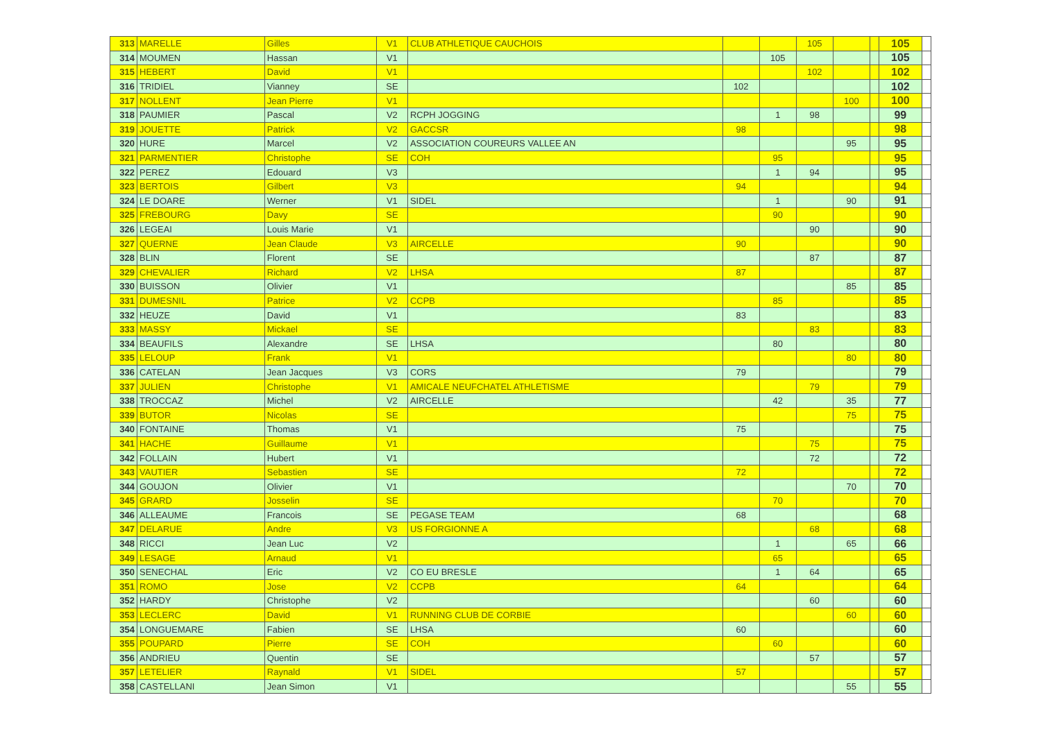| 313 | MARELLE | Gilles | V1 | CLUB ATHLETIQUE CAUCHOIS | | | 105 | | | 105 | |
| 314 | MOUMEN | Hassan | V1 | | | 105 | | | | 105 | |
| 315 | HEBERT | David | V1 | | | | 102 | | | 102 | |
| 316 | TRIDIEL | Vianney | SE | | 102 | | | | | 102 | |
| 317 | NOLLENT | Jean Pierre | V1 | | | | | 100 | | 100 | |
| 318 | PAUMIER | Pascal | V2 | RCPH JOGGING | | 1 | 98 | | | 99 | |
| 319 | JOUETTE | Patrick | V2 | GACCSR | 98 | | | | | 98 | |
| 320 | HURE | Marcel | V2 | ASSOCIATION COUREURS VALLEE AN | | | | 95 | | 95 | |
| 321 | PARMENTIER | Christophe | SE | COH | | 95 | | | | 95 | |
| 322 | PEREZ | Edouard | V3 | | | 1 | 94 | | | 95 | |
| 323 | BERTOIS | Gilbert | V3 | | 94 | | | | | 94 | |
| 324 | LE DOARE | Werner | V1 | SIDEL | | 1 | | 90 | | 91 | |
| 325 | FREBOURG | Davy | SE | | | 90 | | | | 90 | |
| 326 | LEGEAI | Louis Marie | V1 | | | | 90 | | | 90 | |
| 327 | QUERNE | Jean Claude | V3 | AIRCELLE | 90 | | | | | 90 | |
| 328 | BLIN | Florent | SE | | | | 87 | | | 87 | |
| 329 | CHEVALIER | Richard | V2 | LHSA | 87 | | | | | 87 | |
| 330 | BUISSON | Olivier | V1 | | | | | 85 | | 85 | |
| 331 | DUMESNIL | Patrice | V2 | CCPB | | 85 | | | | 85 | |
| 332 | HEUZE | David | V1 | | 83 | | | | | 83 | |
| 333 | MASSY | Mickael | SE | | | | 83 | | | 83 | |
| 334 | BEAUFILS | Alexandre | SE | LHSA | | 80 | | | | 80 | |
| 335 | LELOUP | Frank | V1 | | | | | 80 | | 80 | |
| 336 | CATELAN | Jean Jacques | V3 | CORS | 79 | | | | | 79 | |
| 337 | JULIEN | Christophe | V1 | AMICALE NEUFCHATEL ATHLETISME | | | 79 | | | 79 | |
| 338 | TROCCAZ | Michel | V2 | AIRCELLE | | 42 | | 35 | | 77 | |
| 339 | BUTOR | Nicolas | SE | | | | | 75 | | 75 | |
| 340 | FONTAINE | Thomas | V1 | | 75 | | | | | 75 | |
| 341 | HACHE | Guillaume | V1 | | | | 75 | | | 75 | |
| 342 | FOLLAIN | Hubert | V1 | | | | 72 | | | 72 | |
| 343 | VAUTIER | Sebastien | SE | | 72 | | | | | 72 | |
| 344 | GOUJON | Olivier | V1 | | | | | 70 | | 70 | |
| 345 | GRARD | Josselin | SE | | | 70 | | | | 70 | |
| 346 | ALLEAUME | Francois | SE | PEGASE TEAM | 68 | | | | | 68 | |
| 347 | DELARUE | Andre | V3 | US FORGIONNE A | | | 68 | | | 68 | |
| 348 | RICCI | Jean Luc | V2 | | | 1 | | 65 | | 66 | |
| 349 | LESAGE | Arnaud | V1 | | | 65 | | | | 65 | |
| 350 | SENECHAL | Eric | V2 | CO EU BRESLE | | 1 | 64 | | | 65 | |
| 351 | ROMO | Jose | V2 | CCPB | 64 | | | | | 64 | |
| 352 | HARDY | Christophe | V2 | | | | 60 | | | 60 | |
| 353 | LECLERC | David | V1 | RUNNING CLUB DE CORBIE | | | | 60 | | 60 | |
| 354 | LONGUEMARE | Fabien | SE | LHSA | 60 | | | | | 60 | |
| 355 | POUPARD | Pierre | SE | COH | | 60 | | | | 60 | |
| 356 | ANDRIEU | Quentin | SE | | | | 57 | | | 57 | |
| 357 | LETELIER | Raynald | V1 | SIDEL | 57 | | | | | 57 | |
| 358 | CASTELLANI | Jean Simon | V1 | | | | | 55 | | 55 | |